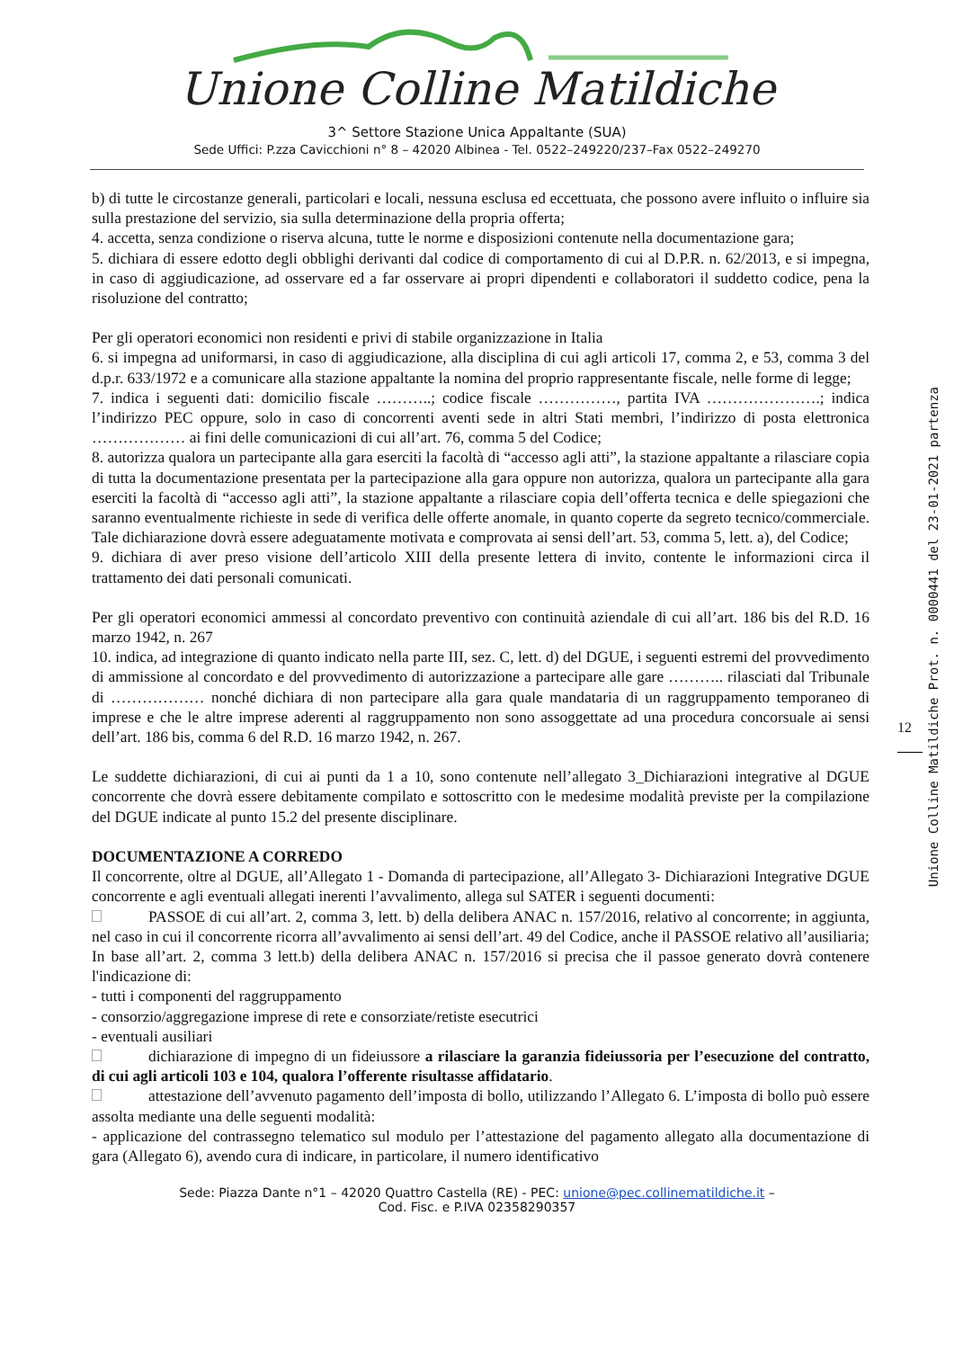Unione Colline Matildiche
3^ Settore Stazione Unica Appaltante (SUA)
Sede Uffici: P.zza Cavicchioni n° 8 – 42020 Albinea - Tel. 0522–249220/237–Fax 0522–249270
b) di tutte le circostanze generali, particolari e locali, nessuna esclusa ed eccettuata, che possono avere influito o influire sia sulla prestazione del servizio, sia sulla determinazione della propria offerta;
4. accetta, senza condizione o riserva alcuna, tutte le norme e disposizioni contenute nella documentazione gara;
5. dichiara di essere edotto degli obblighi derivanti dal codice di comportamento di cui al D.P.R. n. 62/2013, e si impegna, in caso di aggiudicazione, ad osservare ed a far osservare ai propri dipendenti e collaboratori il suddetto codice, pena la risoluzione del contratto;
Per gli operatori economici non residenti e privi di stabile organizzazione in Italia
6. si impegna ad uniformarsi, in caso di aggiudicazione, alla disciplina di cui agli articoli 17, comma 2, e 53, comma 3 del d.p.r. 633/1972 e a comunicare alla stazione appaltante la nomina del proprio rappresentante fiscale, nelle forme di legge;
7. indica i seguenti dati: domicilio fiscale ………..; codice fiscale ……………, partita IVA ………………….; indica l’indirizzo PEC oppure, solo in caso di concorrenti aventi sede in altri Stati membri, l’indirizzo di posta elettronica ……………… ai fini delle comunicazioni di cui all’art. 76, comma 5 del Codice;
8. autorizza qualora un partecipante alla gara eserciti la facoltà di “accesso agli atti”, la stazione appaltante a rilasciare copia di tutta la documentazione presentata per la partecipazione alla gara oppure non autorizza, qualora un partecipante alla gara eserciti la facoltà di “accesso agli atti”, la stazione appaltante a rilasciare copia dell’offerta tecnica e delle spiegazioni che saranno eventualmente richieste in sede di verifica delle offerte anomale, in quanto coperte da segreto tecnico/commerciale. Tale dichiarazione dovrà essere adeguatamente motivata e comprovata ai sensi dell’art. 53, comma 5, lett. a), del Codice;
9. dichiara di aver preso visione dell’articolo XIII della presente lettera di invito, contente le informazioni circa il trattamento dei dati personali comunicati.
Per gli operatori economici ammessi al concordato preventivo con continuità aziendale di cui all’art. 186 bis del R.D. 16 marzo 1942, n. 267
10. indica, ad integrazione di quanto indicato nella parte III, sez. C, lett. d) del DGUE, i seguenti estremi del provvedimento di ammissione al concordato e del provvedimento di autorizzazione a partecipare alle gare ……….. rilasciati dal Tribunale di ……………… nonché dichiara di non partecipare alla gara quale mandataria di un raggruppamento temporaneo di imprese e che le altre imprese aderenti al raggruppamento non sono assoggettate ad una procedura concorsuale ai sensi dell’art. 186 bis, comma 6 del R.D. 16 marzo 1942, n. 267.
Le suddette dichiarazioni, di cui ai punti da 1 a 10, sono contenute nell’allegato 3_Dichiarazioni integrative al DGUE concorrente che dovrà essere debitamente compilato e sottoscritto con le medesime modalità previste per la compilazione del DGUE indicate al punto 15.2 del presente disciplinare.
DOCUMENTAZIONE A CORREDO
Il concorrente, oltre al DGUE, all’Allegato 1 - Domanda di partecipazione, all’Allegato 3- Dichiarazioni Integrative DGUE concorrente e agli eventuali allegati inerenti l’avvalimento, allega sul SATER i seguenti documenti:
PASSOE di cui all’art. 2, comma 3, lett. b) della delibera ANAC n. 157/2016, relativo al concorrente; in aggiunta, nel caso in cui il concorrente ricorra all’avvalimento ai sensi dell’art. 49 del Codice, anche il PASSOE relativo all’ausiliaria;
In base all’art. 2, comma 3 lett.b) della delibera ANAC n. 157/2016 si precisa che il passoe generato dovrà contenere l'indicazione di:
- tutti i componenti del raggruppamento
- consorzio/aggregazione imprese di rete e consorziate/retiste esecutrici
- eventuali ausiliari
dichiarazione di impegno di un fideiussore a rilasciare la garanzia fideiussoria per l’esecuzione del contratto, di cui agli articoli 103 e 104, qualora l’offerente risultasse affidatario.
attestazione dell’avvenuto pagamento dell’imposta di bollo, utilizzando l’Allegato 6. L’imposta di bollo può essere assolta mediante una delle seguenti modalità:
- applicazione del contrassegno telematico sul modulo per l’attestazione del pagamento allegato alla documentazione di gara (Allegato 6), avendo cura di indicare, in particolare, il numero identificativo
Sede: Piazza Dante n°1 – 42020 Quattro Castella (RE) - PEC: unione@pec.collinematildiche.it –
Cod. Fisc. e P.IVA 02358290357
12
Unione Colline Matildiche Prot. n. 0000441 del 23-01-2021 partenza